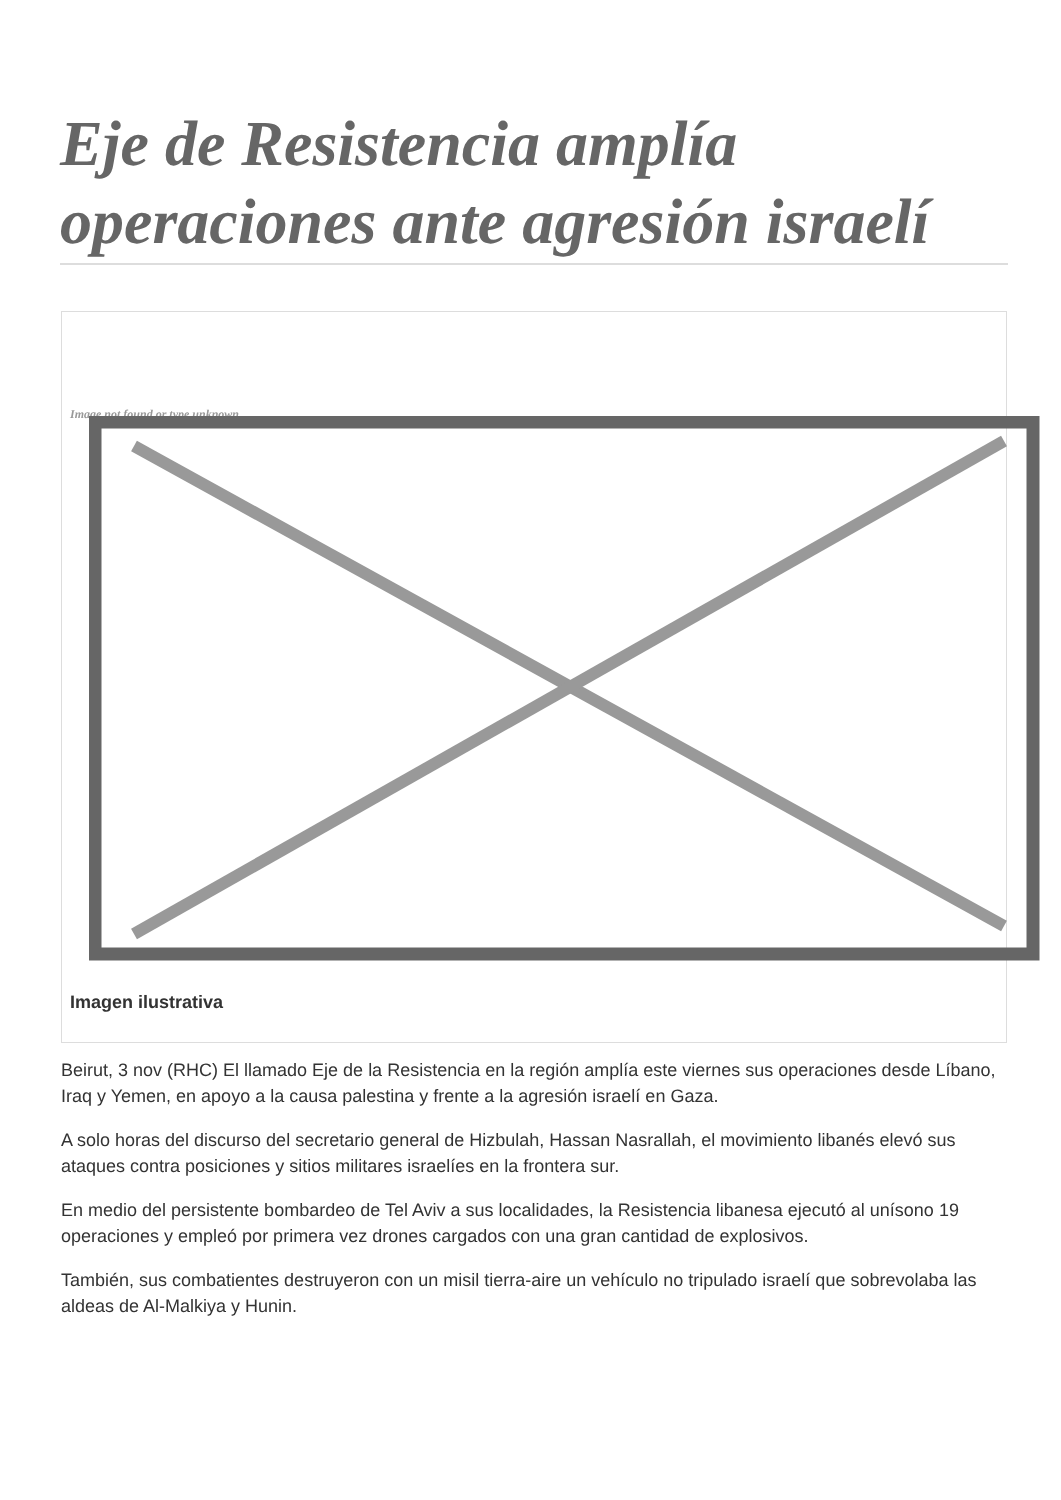Eje de Resistencia amplía operaciones ante agresión israelí
Image not found or type unknown
Imagen ilustrativa
Beirut, 3 nov (RHC) El llamado Eje de la Resistencia en la región amplía este viernes sus operaciones desde Líbano, Iraq y Yemen, en apoyo a la causa palestina y frente a la agresión israelí en Gaza.
A solo horas del discurso del secretario general de Hizbulah, Hassan Nasrallah, el movimiento libanés elevó sus ataques contra posiciones y sitios militares israelíes en la frontera sur.
En medio del persistente bombardeo de Tel Aviv a sus localidades, la Resistencia libanesa ejecutó al unísono 19 operaciones y empleó por primera vez drones cargados con una gran cantidad de explosivos.
También, sus combatientes destruyeron con un misil tierra-aire un vehículo no tripulado israelí que sobrevolaba las aldeas de Al-Malkiya y Hunin.